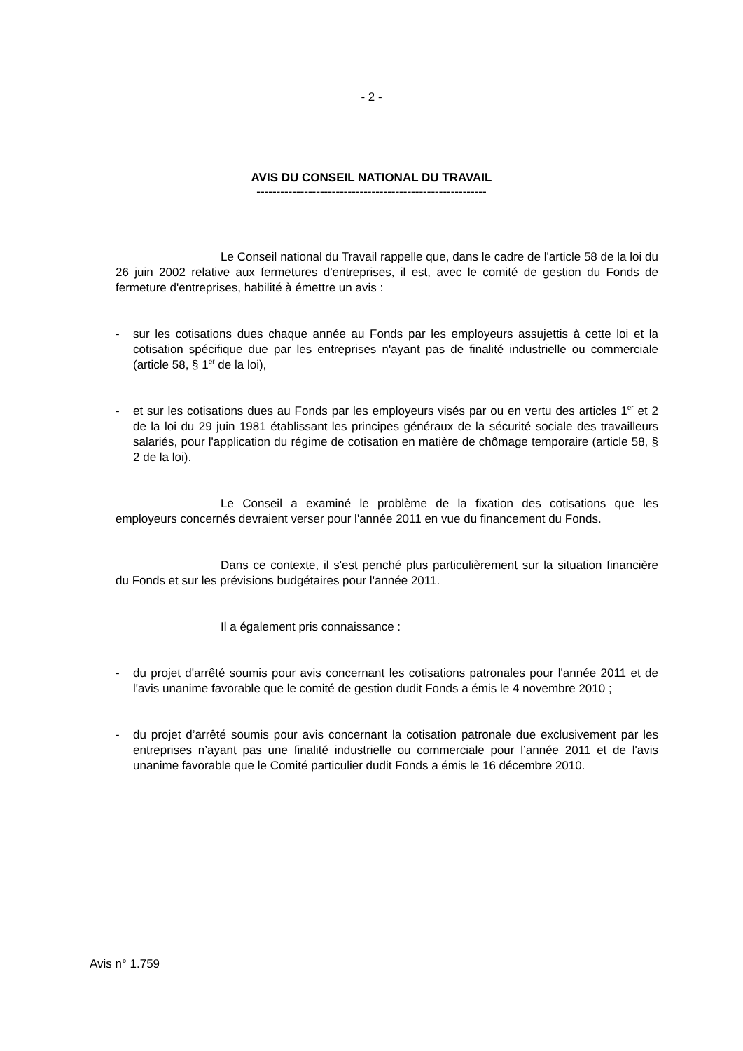- 2 -
AVIS DU CONSEIL NATIONAL DU TRAVAIL
----------------------------------------------------------
Le Conseil national du Travail rappelle que, dans le cadre de l'article 58 de la loi du 26 juin 2002 relative aux fermetures d'entreprises, il est, avec le comité de gestion du Fonds de fermeture d'entreprises, habilité à émettre un avis :
- sur les cotisations dues chaque année au Fonds par les employeurs assujettis à cette loi et la cotisation spécifique due par les entreprises n'ayant pas de finalité industrielle ou commerciale (article 58, § 1<sup>er</sup> de la loi),
- et sur les cotisations dues au Fonds par les employeurs visés par ou en vertu des articles 1<sup>er</sup> et 2 de la loi du 29 juin 1981 établissant les principes généraux de la sécurité sociale des travailleurs salariés, pour l'application du régime de cotisation en matière de chômage temporaire (article 58, § 2 de la loi).
Le Conseil a examiné le problème de la fixation des cotisations que les employeurs concernés devraient verser pour l'année 2011 en vue du financement du Fonds.
Dans ce contexte, il s'est penché plus particulièrement sur la situation financière du Fonds et sur les prévisions budgétaires pour l'année 2011.
Il a également pris connaissance :
- du projet d'arrêté soumis pour avis concernant les cotisations patronales pour l'année 2011 et de l'avis unanime favorable que le comité de gestion dudit Fonds a émis le 4 novembre 2010 ;
- du projet d’arrêté soumis pour avis concernant la cotisation patronale due exclusivement par les entreprises n’ayant pas une finalité industrielle ou commerciale pour l’année 2011 et de l'avis unanime favorable que le Comité particulier dudit Fonds a émis le 16 décembre 2010.
Avis n° 1.759